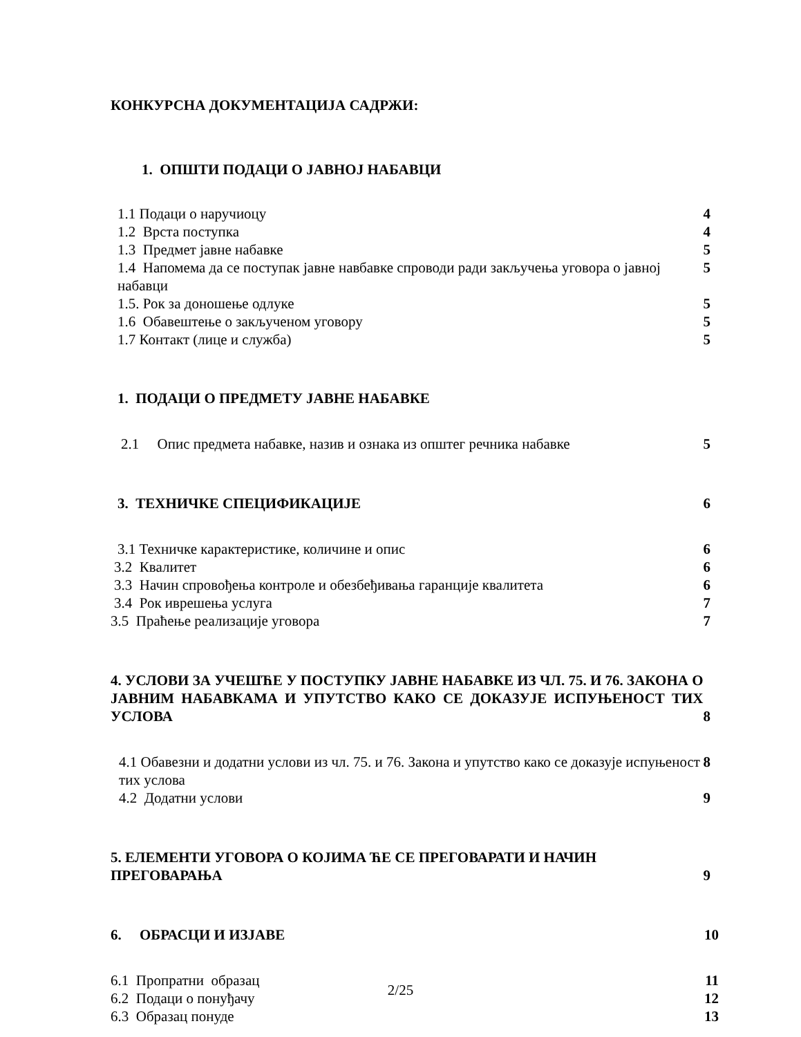КОНКУРСНА ДОКУМЕНТАЦИЈА САДРЖИ:
1. ОПШТИ ПОДАЦИ О ЈАВНОЈ НАБАВЦИ
1.1 Подаци о наручиоцу 4
1.2 Врста поступка 4
1.3 Предмет јавне набавке 5
1.4 Напомема да се поступак јавне навбавке спроводи ради закључења уговора о јавној набавци 5
1.5. Рок за доношење одлуке 5
1.6 Обавештење о закљученом уговору 5
1.7 Контакт (лице и служба) 5
1. ПОДАЦИ О ПРЕДМЕТУ ЈАВНЕ НАБАВКЕ
2.1 Опис предмета набавке, назив и ознака из општег речника набавке 5
3. ТЕХНИЧКЕ СПЕЦИФИКАЦИЈЕ 6
3.1 Техничке карактеристике, количине и опис 6
3.2 Квалитет 6
3.3 Начин спровођења контроле и обезбеђивања гаранције квалитета 6
3.4 Рок иврешења услуга 7
3.5 Праћење реализације уговора 7
4. УСЛОВИ ЗА УЧЕШЋЕ У ПОСТУПКУ ЈАВНЕ НАБАВКЕ ИЗ ЧЛ. 75. И 76. ЗАКОНА О ЈАВНИМ НАБАВКАМА И УПУТСТВО КАКО СЕ ДОКАЗУЈЕ ИСПУЊЕНОСТ ТИХ УСЛОВА 8
4.1 Обавезни и додатни услови из чл. 75. и 76. Закона и упутство како се доказује испуњеност тих услова 8
4.2 Додатни услови 9
5. ЕЛЕМЕНТИ УГОВОРА О КОЈИМА ЋЕ СЕ ПРЕГОВАРАТИ И НАЧИН ПРЕГОВАРАЊА 9
6. ОБРАСЦИ И ИЗЈАВЕ 10
6.1 Пропратни образац 11
6.2 Подаци о понуђачу 12
6.3 Образац понуде 13
2/25